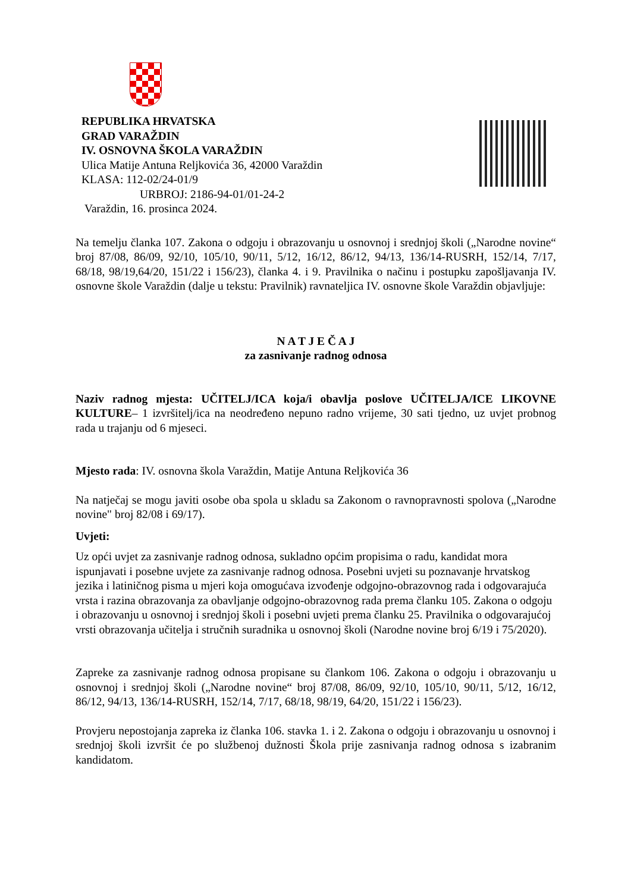REPUBLIKA HRVATSKA
GRAD VARAŽDIN
IV. OSNOVNA ŠKOLA VARAŽDIN
Ulica Matije Antuna Reljkovića 36, 42000 Varaždin
KLASA: 112-02/24-01/9
URBROJ: 2186-94-01/01-24-2
Varaždin, 16. prosinca 2024.
Na temelju članka 107. Zakona o odgoju i obrazovanju u osnovnoj i srednjoj školi („Narodne novine“ broj 87/08, 86/09, 92/10, 105/10, 90/11, 5/12, 16/12, 86/12, 94/13, 136/14-RUSRH, 152/14, 7/17, 68/18, 98/19,64/20, 151/22 i 156/23), članka 4. i 9. Pravilnika o načinu i postupku zapošljavanja IV. osnovne škole Varaždin (dalje u tekstu: Pravilnik) ravnateljica IV. osnovne škole Varaždin objavljuje:
N A T J E Č A J
za zasnivanje radnog odnosa
Naziv radnog mjesta: UČITELJ/ICA koja/i obavlja poslove UČITELJA/ICE LIKOVNE KULTURE– 1 izvršitelj/ica na neodređeno nepuno radno vrijeme, 30 sati tjedno, uz uvjet probnog rada u trajanju od 6 mjeseci.
Mjesto rada: IV. osnovna škola Varaždin, Matije Antuna Reljkovića 36
Na natječaj se mogu javiti osobe oba spola u skladu sa Zakonom o ravnopravnosti spolova („Narodne novine" broj 82/08 i 69/17).
Uvjeti:
Uz opći uvjet za zasnivanje radnog odnosa, sukladno općim propisima o radu, kandidat mora ispunjavati i posebne uvjete za zasnivanje radnog odnosa. Posebni uvjeti su poznavanje hrvatskog jezika i latiničnog pisma u mjeri koja omogućava izvođenje odgojno-obrazovnog rada i odgovarajuća vrsta i razina obrazovanja za obavljanje odgojno-obrazovnog rada prema članku 105. Zakona o odgoju i obrazovanju u osnovnoj i srednjoj školi i posebni uvjeti prema članku 25. Pravilnika o odgovarajućoj vrsti obrazovanja učitelja i stručnih suradnika u osnovnoj školi (Narodne novine broj 6/19 i 75/2020).
Zapreke za zasnivanje radnog odnosa propisane su člankom 106. Zakona o odgoju i obrazovanju u osnovnoj i srednjoj školi („Narodne novine“ broj 87/08, 86/09, 92/10, 105/10, 90/11, 5/12, 16/12, 86/12, 94/13, 136/14-RUSRH, 152/14, 7/17, 68/18, 98/19, 64/20, 151/22 i 156/23).
Provjeru nepostojanja zapreka iz članka 106. stavka 1. i 2. Zakona o odgoju i obrazovanju u osnovnoj i srednjoj školi izvršit će po službenoj dužnosti Škola prije zasnivanja radnog odnosa s izabranim kandidatom.